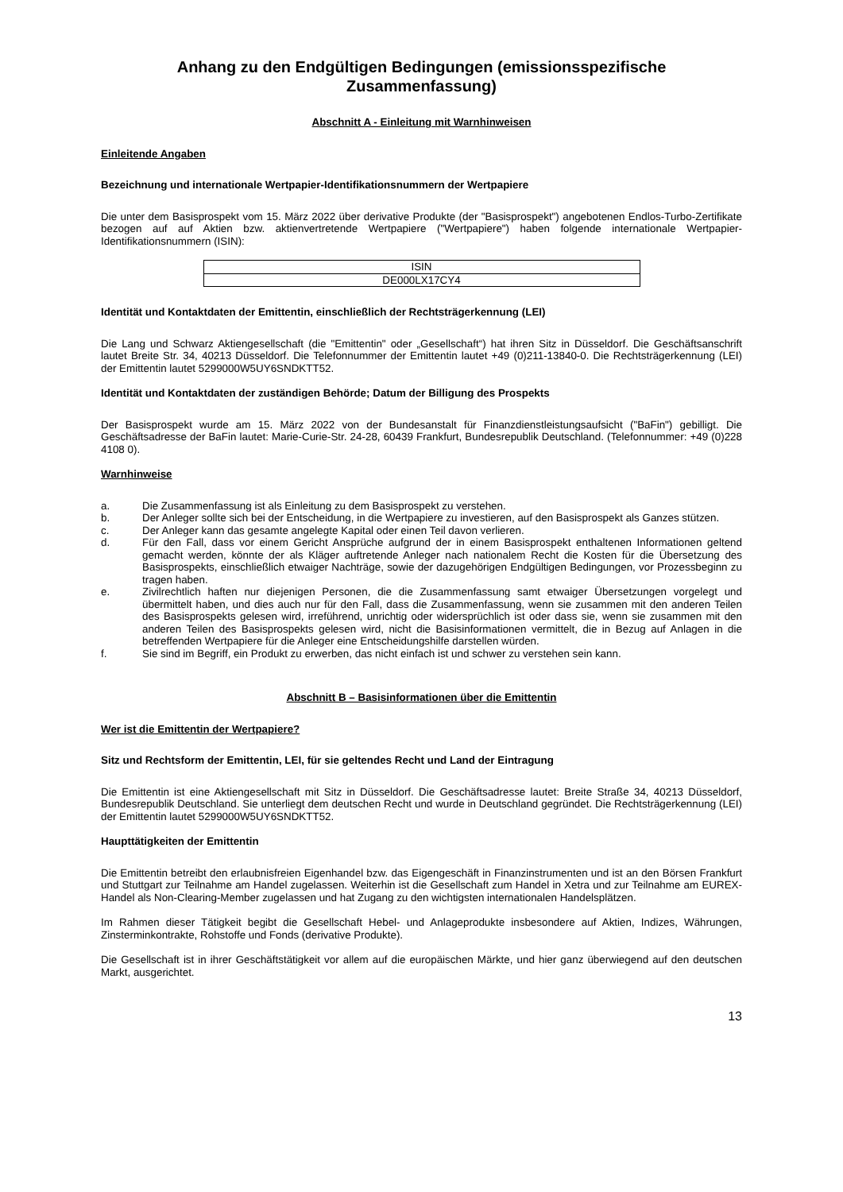Anhang zu den Endgültigen Bedingungen (emissionsspezifische Zusammenfassung)
Abschnitt A - Einleitung mit Warnhinweisen
Einleitende Angaben
Bezeichnung und internationale Wertpapier-Identifikationsnummern der Wertpapiere
Die unter dem Basisprospekt vom 15. März 2022 über derivative Produkte (der "Basisprospekt") angebotenen Endlos-Turbo-Zertifikate bezogen auf auf Aktien bzw. aktienvertretende Wertpapiere ("Wertpapiere") haben folgende internationale Wertpapier-Identifikationsnummern (ISIN):
| ISIN |
| --- |
| DE000LX17CY4 |
Identität und Kontaktdaten der Emittentin, einschließlich der Rechtsträgerkennung (LEI)
Die Lang und Schwarz Aktiengesellschaft (die "Emittentin" oder „Gesellschaft“) hat ihren Sitz in Düsseldorf. Die Geschäftsanschrift lautet Breite Str. 34, 40213 Düsseldorf. Die Telefonnummer der Emittentin lautet +49 (0)211-13840-0. Die Rechtsträgerkennung (LEI) der Emittentin lautet 5299000W5UY6SNDKTT52.
Identität und Kontaktdaten der zuständigen Behörde; Datum der Billigung des Prospekts
Der Basisprospekt wurde am 15. März 2022 von der Bundesanstalt für Finanzdienstleistungsaufsicht ("BaFin") gebilligt. Die Geschäftsadresse der BaFin lautet: Marie-Curie-Str. 24-28, 60439 Frankfurt, Bundesrepublik Deutschland. (Telefonnummer: +49 (0)228 4108 0).
Warnhinweise
a. Die Zusammenfassung ist als Einleitung zu dem Basisprospekt zu verstehen.
b. Der Anleger sollte sich bei der Entscheidung, in die Wertpapiere zu investieren, auf den Basisprospekt als Ganzes stützen.
c. Der Anleger kann das gesamte angelegte Kapital oder einen Teil davon verlieren.
d. Für den Fall, dass vor einem Gericht Ansprüche aufgrund der in einem Basisprospekt enthaltenen Informationen geltend gemacht werden, könnte der als Kläger auftretende Anleger nach nationalem Recht die Kosten für die Übersetzung des Basisprospekts, einschließlich etwaiger Nachträge, sowie der dazugehörigen Endgültigen Bedingungen, vor Prozessbeginn zu tragen haben.
e. Zivilrechtlich haften nur diejenigen Personen, die die Zusammenfassung samt etwaiger Übersetzungen vorgelegt und übermittelt haben, und dies auch nur für den Fall, dass die Zusammenfassung, wenn sie zusammen mit den anderen Teilen des Basisprospekts gelesen wird, irreführend, unrichtig oder widersprüchlich ist oder dass sie, wenn sie zusammen mit den anderen Teilen des Basisprospekts gelesen wird, nicht die Basisinformationen vermittelt, die in Bezug auf Anlagen in die betreffenden Wertpapiere für die Anleger eine Entscheidungshilfe darstellen würden.
f. Sie sind im Begriff, ein Produkt zu erwerben, das nicht einfach ist und schwer zu verstehen sein kann.
Abschnitt B – Basisinformationen über die Emittentin
Wer ist die Emittentin der Wertpapiere?
Sitz und Rechtsform der Emittentin, LEI, für sie geltendes Recht und Land der Eintragung
Die Emittentin ist eine Aktiengesellschaft mit Sitz in Düsseldorf. Die Geschäftsadresse lautet: Breite Straße 34, 40213 Düsseldorf, Bundesrepublik Deutschland. Sie unterliegt dem deutschen Recht und wurde in Deutschland gegründet. Die Rechtsträgerkennung (LEI) der Emittentin lautet 5299000W5UY6SNDKTT52.
Haupttätigkeiten der Emittentin
Die Emittentin betreibt den erlaubnisfreien Eigenhandel bzw. das Eigengeschäft in Finanzinstrumenten und ist an den Börsen Frankfurt und Stuttgart zur Teilnahme am Handel zugelassen. Weiterhin ist die Gesellschaft zum Handel in Xetra und zur Teilnahme am EUREX-Handel als Non-Clearing-Member zugelassen und hat Zugang zu den wichtigsten internationalen Handelsplätzen.
Im Rahmen dieser Tätigkeit begibt die Gesellschaft Hebel- und Anlageprodukte insbesondere auf Aktien, Indizes, Währungen, Zinsterminkontrakte, Rohstoffe und Fonds (derivative Produkte).
Die Gesellschaft ist in ihrer Geschäftstätigkeit vor allem auf die europäischen Märkte, und hier ganz überwiegend auf den deutschen Markt, ausgerichtet.
13